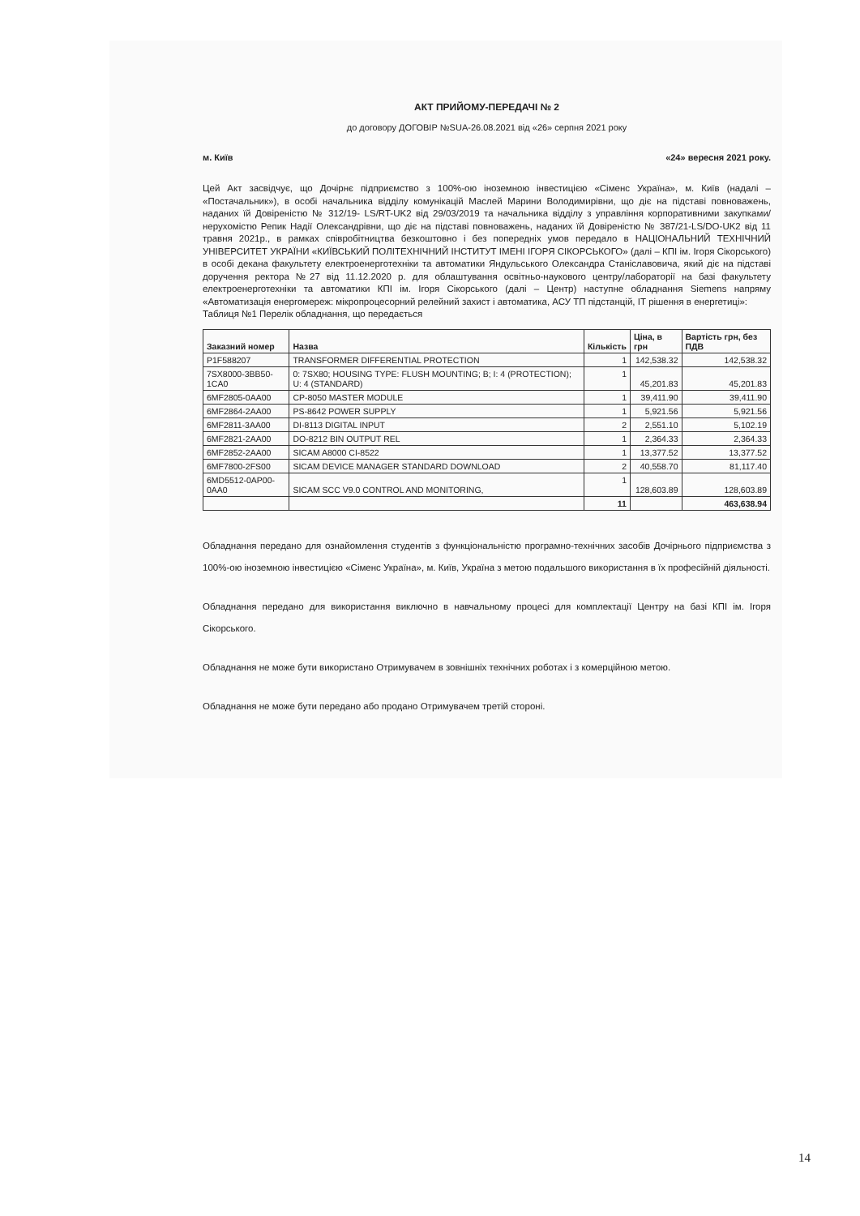АКТ ПРИЙОМУ-ПЕРЕДАЧІ № 2
до договору ДОГОВІР №SUA-26.08.2021 від «26» серпня 2021 року
м. Київ «24» вересня 2021 року.
Цей Акт засвідчує, що Дочірнє підприємство з 100%-ою іноземною інвестицією «Сіменс Україна», м. Київ (надалі – «Постачальник»), в особі начальника відділу комунікацій Маслей Марини Володимирівни, що діє на підставі повноважень, наданих їй Довіреністю № 312/19- LS/RT-UK2 від 29/03/2019 та начальника відділу з управління корпоративними закупками/нерухомістю Репик Надії Олександрівни, що діє на підставі повноважень, наданих їй Довіреністю № 387/21-LS/DO-UK2 від 11 травня 2021р., в рамках співробітництва безкоштовно і без попередніх умов передало в НАЦІОНАЛЬНИЙ ТЕХНІЧНИЙ УНІВЕРСИТЕТ УКРАЇНИ «КИЇВСЬКИЙ ПОЛІТЕХНІЧНИЙ ІНСТИТУТ ІМЕНІ ІГОРЯ СІКОРСЬКОГО» (далі – КПІ ім. Ігоря Сікорського) в особі декана факультету електроенерготехніки та автоматики Яндульського Олександра Станіславовича, який діє на підставі доручення ректора №27 від 11.12.2020 р. для облаштування освітньо-наукового центру/лабораторії на базі факультету електроенерготехніки та автоматики КПІ ім. Ігоря Сікорського (далі – Центр) наступне обладнання Siemens напряму «Автоматизація енергомереж: мікропроцесорний релейний захист і автоматика, АСУ ТП підстанцій, ІТ рішення в енергетиці»:
Таблиця №1 Перелік обладнання, що передається
| Заказний номер | Назва | Кількість | Ціна, в грн | Вартість грн, без ПДВ |
| --- | --- | --- | --- | --- |
| P1F588207 | TRANSFORMER DIFFERENTIAL PROTECTION | 1 | 142,538.32 | 142,538.32 |
| 7SX8000-3BB50-1CA0 | 0: 7SX80; HOUSING TYPE: FLUSH MOUNTING; B; I: 4 (PROTECTION); U: 4 (STANDARD) | 1 | 45,201.83 | 45,201.83 |
| 6MF2805-0AA00 | CP-8050 MASTER MODULE | 1 | 39,411.90 | 39,411.90 |
| 6MF2864-2AA00 | PS-8642 POWER SUPPLY | 1 | 5,921.56 | 5,921.56 |
| 6MF2811-3AA00 | DI-8113 DIGITAL INPUT | 2 | 2,551.10 | 5,102.19 |
| 6MF2821-2AA00 | DO-8212 BIN OUTPUT REL | 1 | 2,364.33 | 2,364.33 |
| 6MF2852-2AA00 | SICAM A8000 CI-8522 | 1 | 13,377.52 | 13,377.52 |
| 6MF7800-2FS00 | SICAM DEVICE MANAGER STANDARD DOWNLOAD | 2 | 40,558.70 | 81,117.40 |
| 6MD5512-0AP00-0AA0 | SICAM SCC V9.0 CONTROL AND MONITORING, | 1 | 128,603.89 | 128,603.89 |
| | | 11 | | 463,638.94 |
Обладнання передано для ознайомлення студентів з функціональністю програмно-технічних засобів Дочірнього підприємства з 100%-ою іноземною інвестицією «Сіменс Україна», м. Київ, Україна з метою подальшого використання в їх професійній діяльності.
Обладнання передано для використання виключно в навчальному процесі для комплектації Центру на базі КПІ ім. Ігоря Сікорського.
Обладнання не може бути використано Отримувачем в зовнішніх технічних роботах і з комерційною метою.
Обладнання не може бути передано або продано Отримувачем третій стороні.
14